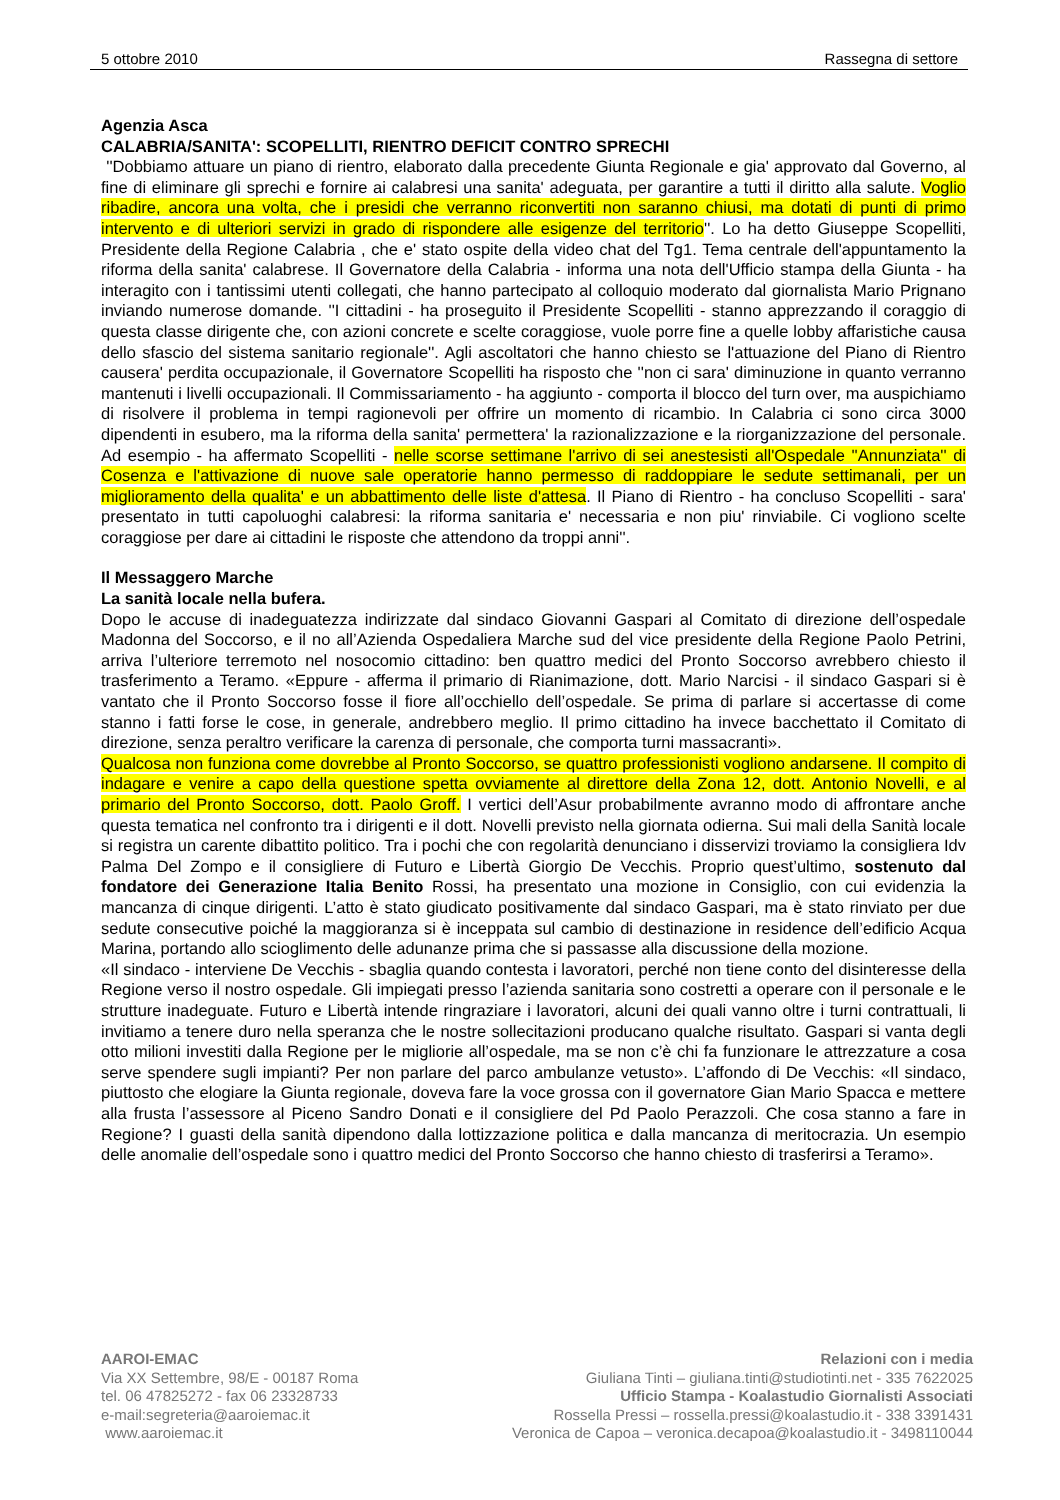5 ottobre 2010 Rassegna di settore
Agenzia Asca
CALABRIA/SANITA': SCOPELLITI, RIENTRO DEFICIT CONTRO SPRECHI
''Dobbiamo attuare un piano di rientro, elaborato dalla precedente Giunta Regionale e gia' approvato dal Governo, al fine di eliminare gli sprechi e fornire ai calabresi una sanita' adeguata, per garantire a tutti il diritto alla salute. Voglio ribadire, ancora una volta, che i presidi che verranno riconvertiti non saranno chiusi, ma dotati di punti di primo intervento e di ulteriori servizi in grado di rispondere alle esigenze del territorio''. Lo ha detto Giuseppe Scopelliti, Presidente della Regione Calabria , che e' stato ospite della video chat del Tg1. Tema centrale dell'appuntamento la riforma della sanita' calabrese. Il Governatore della Calabria - informa una nota dell'Ufficio stampa della Giunta - ha interagito con i tantissimi utenti collegati, che hanno partecipato al colloquio moderato dal giornalista Mario Prignano inviando numerose domande. ''I cittadini - ha proseguito il Presidente Scopelliti - stanno apprezzando il coraggio di questa classe dirigente che, con azioni concrete e scelte coraggiose, vuole porre fine a quelle lobby affaristiche causa dello sfascio del sistema sanitario regionale''. Agli ascoltatori che hanno chiesto se l'attuazione del Piano di Rientro causera' perdita occupazionale, il Governatore Scopelliti ha risposto che ''non ci sara' diminuzione in quanto verranno mantenuti i livelli occupazionali. Il Commissariamento - ha aggiunto - comporta il blocco del turn over, ma auspichiamo di risolvere il problema in tempi ragionevoli per offrire un momento di ricambio. In Calabria ci sono circa 3000 dipendenti in esubero, ma la riforma della sanita' permettera' la razionalizzazione e la riorganizzazione del personale. Ad esempio - ha affermato Scopelliti - nelle scorse settimane l'arrivo di sei anestesisti all'Ospedale ''Annunziata'' di Cosenza e l'attivazione di nuove sale operatorie hanno permesso di raddoppiare le sedute settimanali, per un miglioramento della qualita' e un abbattimento delle liste d'attesa. Il Piano di Rientro - ha concluso Scopelliti - sara' presentato in tutti capoluoghi calabresi: la riforma sanitaria e' necessaria e non piu' rinviabile. Ci vogliono scelte coraggiose per dare ai cittadini le risposte che attendono da troppi anni''.
Il Messaggero Marche
La sanità locale nella bufera.
Dopo le accuse di inadeguatezza indirizzate dal sindaco Giovanni Gaspari al Comitato di direzione dell’ospedale Madonna del Soccorso, e il no all’Azienda Ospedaliera Marche sud del vice presidente della Regione Paolo Petrini, arriva l’ulteriore terremoto nel nosocomio cittadino: ben quattro medici del Pronto Soccorso avrebbero chiesto il trasferimento a Teramo. «Eppure - afferma il primario di Rianimazione, dott. Mario Narcisi - il sindaco Gaspari si è vantato che il Pronto Soccorso fosse il fiore all’occhiello dell’ospedale. Se prima di parlare si accertasse di come stanno i fatti forse le cose, in generale, andrebbero meglio. Il primo cittadino ha invece bacchettato il Comitato di direzione, senza peraltro verificare la carenza di personale, che comporta turni massacranti».
Qualcosa non funziona come dovrebbe al Pronto Soccorso, se quattro professionisti vogliono andarsene. Il compito di indagare e venire a capo della questione spetta ovviamente al direttore della Zona 12, dott. Antonio Novelli, e al primario del Pronto Soccorso, dott. Paolo Groff. I vertici dell’Asur probabilmente avranno modo di affrontare anche questa tematica nel confronto tra i dirigenti e il dott. Novelli previsto nella giornata odierna. Sui mali della Sanità locale si registra un carente dibattito politico. Tra i pochi che con regolarità denunciano i disservizi troviamo la consigliera Idv Palma Del Zompo e il consigliere di Futuro e Libertà Giorgio De Vecchis. Proprio quest’ultimo, sostenuto dal fondatore dei Generazione Italia Benito Rossi, ha presentato una mozione in Consiglio, con cui evidenzia la mancanza di cinque dirigenti. L’atto è stato giudicato positivamente dal sindaco Gaspari, ma è stato rinviato per due sedute consecutive poiché la maggioranza si è inceppata sul cambio di destinazione in residence dell’edificio Acqua Marina, portando allo scioglimento delle adunanze prima che si passasse alla discussione della mozione.
«Il sindaco - interviene De Vecchis - sbaglia quando contesta i lavoratori, perché non tiene conto del disinteresse della Regione verso il nostro ospedale. Gli impiegati presso l’azienda sanitaria sono costretti a operare con il personale e le strutture inadeguate. Futuro e Libertà intende ringraziare i lavoratori, alcuni dei quali vanno oltre i turni contrattuali, li invitiamo a tenere duro nella speranza che le nostre sollecitazioni producano qualche risultato. Gaspari si vanta degli otto milioni investiti dalla Regione per le migliorie all’ospedale, ma se non c’è chi fa funzionare le attrezzature a cosa serve spendere sugli impianti? Per non parlare del parco ambulanze vetusto». L’affondo di De Vecchis: «Il sindaco, piuttosto che elogiare la Giunta regionale, doveva fare la voce grossa con il governatore Gian Mario Spacca e mettere alla frusta l’assessore al Piceno Sandro Donati e il consigliere del Pd Paolo Perazzoli. Che cosa stanno a fare in Regione? I guasti della sanità dipendono dalla lottizzazione politica e dalla mancanza di meritocrazia. Un esempio delle anomalie dell’ospedale sono i quattro medici del Pronto Soccorso che hanno chiesto di trasferirsi a Teramo».
AAROI-EMAC
Via XX Settembre, 98/E - 00187 Roma
tel. 06 47825272 - fax 06 23328733
e-mail:segreteria@aaroiemac.it
www.aaroiemac.it
Relazioni con i media
Giuliana Tinti – giuliana.tinti@studiotinti.net - 335 7622025
Ufficio Stampa - Koalastudio Giornalisti Associati
Rossella Pressi – rossella.pressi@koalastudio.it - 338 3391431
Veronica de Capoa – veronica.decapoa@koalastudio.it - 3498110044